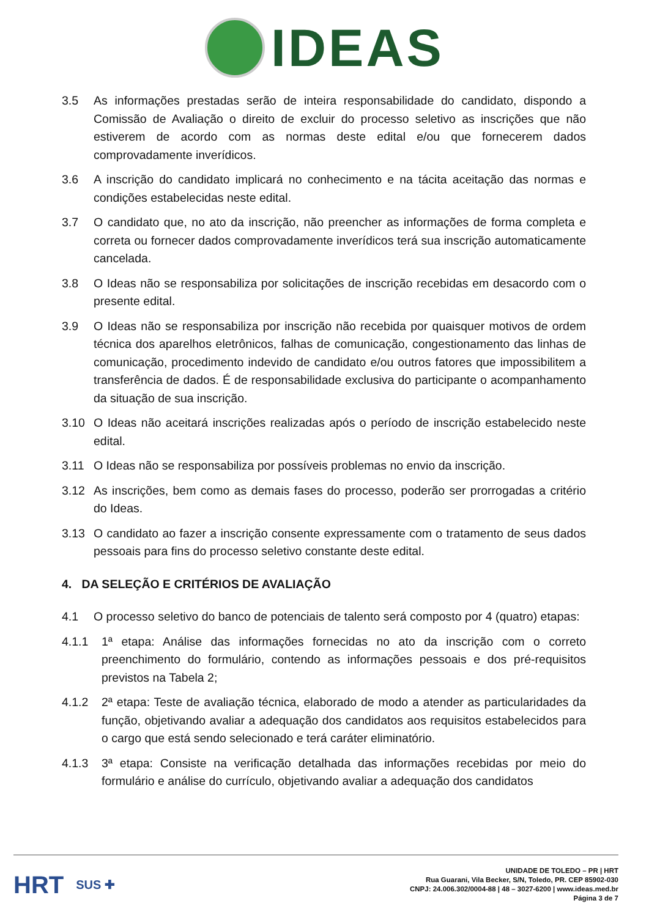IDEAS
3.5 As informações prestadas serão de inteira responsabilidade do candidato, dispondo a Comissão de Avaliação o direito de excluir do processo seletivo as inscrições que não estiverem de acordo com as normas deste edital e/ou que fornecerem dados comprovadamente inverídicos.
3.6 A inscrição do candidato implicará no conhecimento e na tácita aceitação das normas e condições estabelecidas neste edital.
3.7 O candidato que, no ato da inscrição, não preencher as informações de forma completa e correta ou fornecer dados comprovadamente inverídicos terá sua inscrição automaticamente cancelada.
3.8 O Ideas não se responsabiliza por solicitações de inscrição recebidas em desacordo com o presente edital.
3.9 O Ideas não se responsabiliza por inscrição não recebida por quaisquer motivos de ordem técnica dos aparelhos eletrônicos, falhas de comunicação, congestionamento das linhas de comunicação, procedimento indevido de candidato e/ou outros fatores que impossibilitem a transferência de dados. É de responsabilidade exclusiva do participante o acompanhamento da situação de sua inscrição.
3.10 O Ideas não aceitará inscrições realizadas após o período de inscrição estabelecido neste edital.
3.11 O Ideas não se responsabiliza por possíveis problemas no envio da inscrição.
3.12 As inscrições, bem como as demais fases do processo, poderão ser prorrogadas a critério do Ideas.
3.13 O candidato ao fazer a inscrição consente expressamente com o tratamento de seus dados pessoais para fins do processo seletivo constante deste edital.
4. DA SELEÇÃO E CRITÉRIOS DE AVALIAÇÃO
4.1 O processo seletivo do banco de potenciais de talento será composto por 4 (quatro) etapas:
4.1.1 1ª etapa: Análise das informações fornecidas no ato da inscrição com o correto preenchimento do formulário, contendo as informações pessoais e dos pré-requisitos previstos na Tabela 2;
4.1.2 2ª etapa: Teste de avaliação técnica, elaborado de modo a atender as particularidades da função, objetivando avaliar a adequação dos candidatos aos requisitos estabelecidos para o cargo que está sendo selecionado e terá caráter eliminatório.
4.1.3 3ª etapa: Consiste na verificação detalhada das informações recebidas por meio do formulário e análise do currículo, objetivando avaliar a adequação dos candidatos
HRT SUS ✚
UNIDADE DE TOLEDO – PR | HRT
Rua Guarani, Vila Becker, S/N, Toledo, PR. CEP 85902-030
CNPJ: 24.006.302/0004-88 | 48 – 3027-6200 | www.ideas.med.br
Página 3 de 7